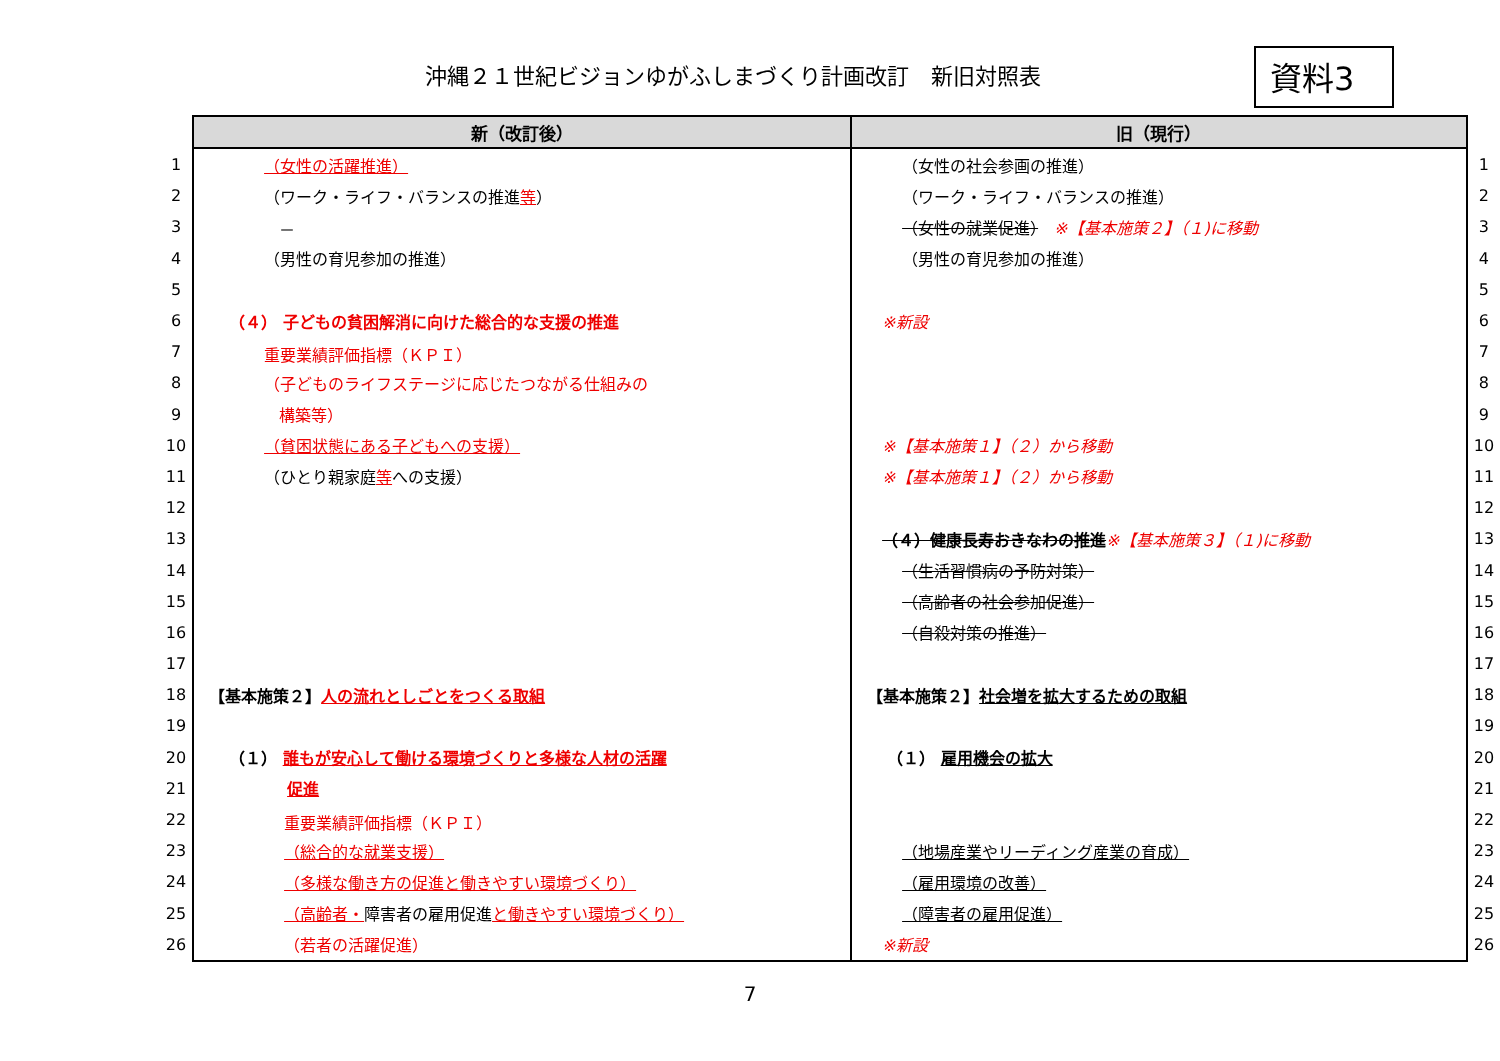沖縄２１世紀ビジョンゆがふしまづくり計画改訂　新旧対照表
資料3
| | 新（改訂後） | 旧（現行） | |
| 1 | （女性の活躍推進） | （女性の社会参画の推進） | 1 |
| 2 | （ワーク・ライフ・バランスの推進 等 ） | （ワーク・ライフ・バランスの推進） | 2 |
| 3 | － | （女性の就業促進） ※【基本施策２】（１)に移動 | 3 |
| 4 | （男性の育児参加の推進） | （男性の育児参加の推進） | 4 |
| 5 | | | 5 |
| 6 | （４） 子どもの貧困解消に向けた総合的な支援の推進 | ※新設 | 6 |
| 7 | 重要業績評価指標（ＫＰＩ） | | 7 |
| 8 | （子どものライフステージに応じたつながる仕組みの | | 8 |
| 9 | 構築等） | | 9 |
| 10 | （貧困状態にある子どもへの支援） | ※【基本施策１】（２）から移動 | 10 |
| 11 | （ひとり親家庭 等 への支援） | ※【基本施策１】（２）から移動 | 11 |
| 12 | | | 12 |
| 13 | | （４）健康長寿おきなわの推進 ※【基本施策３】（１)に移動 | 13 |
| 14 | | （生活習慣病の予防対策） | 14 |
| 15 | | （高齢者の社会参加促進） | 15 |
| 16 | | （自殺対策の推進） | 16 |
| 17 | | | 17 |
| 18 | 【基本施策２】 人の流れとしごとをつくる取組 | 【基本施策２】 社会増を拡大するための取組 | 18 |
| 19 | | | 19 |
| 20 | （１） 誰もが安心して働ける環境づくりと多様な人材の活躍 | （１） 雇用機会の拡大 | 20 |
| 21 | 促進 | | 21 |
| 22 | 重要業績評価指標（ＫＰＩ） | | 22 |
| 23 | （総合的な就業支援） | （地場産業やリーディング産業の育成） | 23 |
| 24 | （多様な働き方の促進と働きやすい環境づくり） | （雇用環境の改善） | 24 |
| 25 | （高齢者・ 障害者の雇用促進 と働きやすい環境づくり） | （障害者の雇用促進） | 25 |
| 26 | （若者の活躍促進） | ※新設 | 26 |
7